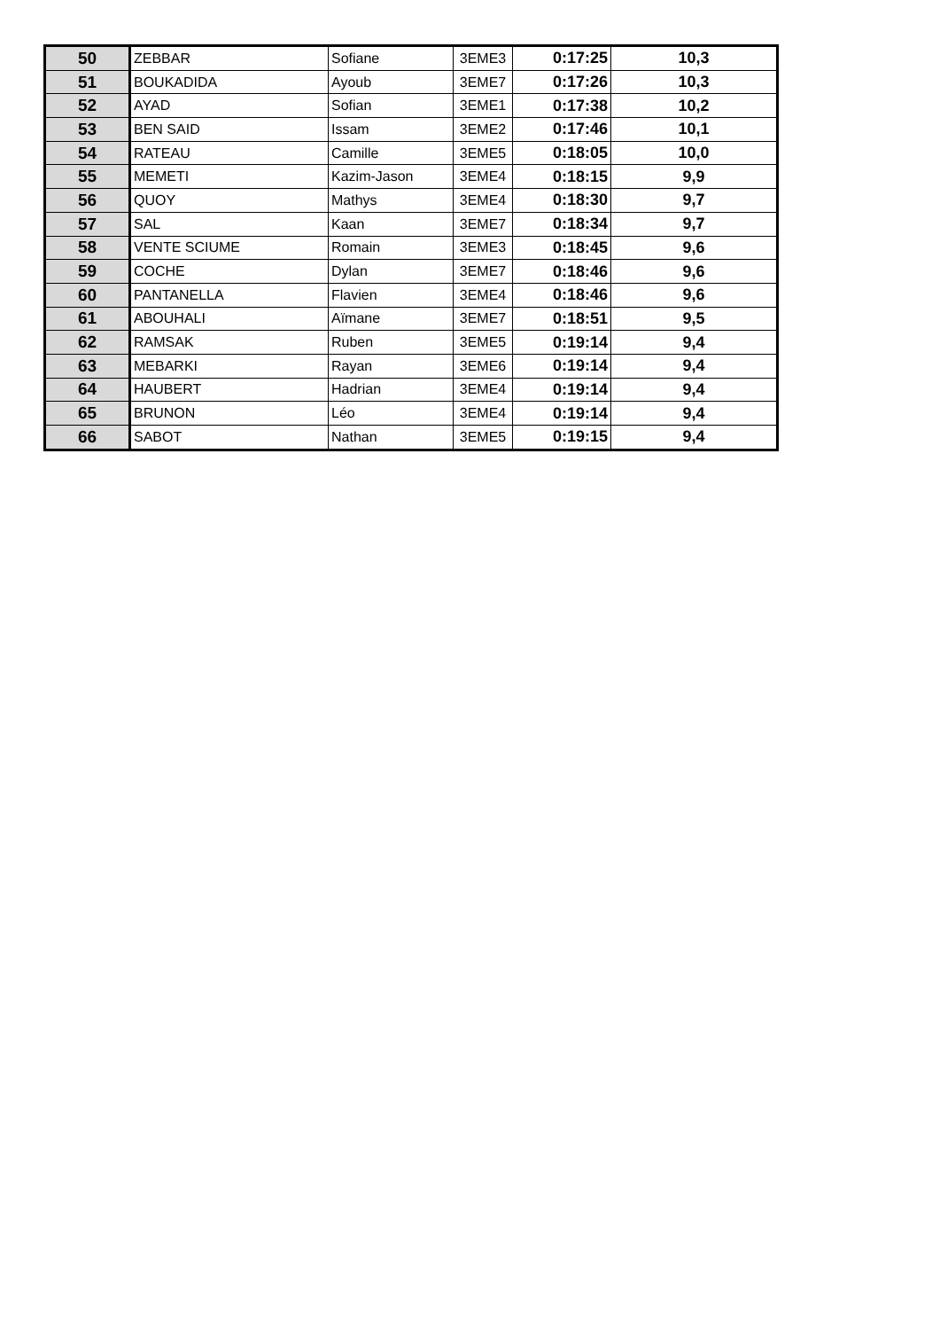| 50 | ZEBBAR | Sofiane | 3EME3 | 0:17:25 | 10,3 |
| 51 | BOUKADIDA | Ayoub | 3EME7 | 0:17:26 | 10,3 |
| 52 | AYAD | Sofian | 3EME1 | 0:17:38 | 10,2 |
| 53 | BEN SAID | Issam | 3EME2 | 0:17:46 | 10,1 |
| 54 | RATEAU | Camille | 3EME5 | 0:18:05 | 10,0 |
| 55 | MEMETI | Kazim-Jason | 3EME4 | 0:18:15 | 9,9 |
| 56 | QUOY | Mathys | 3EME4 | 0:18:30 | 9,7 |
| 57 | SAL | Kaan | 3EME7 | 0:18:34 | 9,7 |
| 58 | VENTE SCIUME | Romain | 3EME3 | 0:18:45 | 9,6 |
| 59 | COCHE | Dylan | 3EME7 | 0:18:46 | 9,6 |
| 60 | PANTANELLA | Flavien | 3EME4 | 0:18:46 | 9,6 |
| 61 | ABOUHALI | Aïmane | 3EME7 | 0:18:51 | 9,5 |
| 62 | RAMSAK | Ruben | 3EME5 | 0:19:14 | 9,4 |
| 63 | MEBARKI | Rayan | 3EME6 | 0:19:14 | 9,4 |
| 64 | HAUBERT | Hadrian | 3EME4 | 0:19:14 | 9,4 |
| 65 | BRUNON | Léo | 3EME4 | 0:19:14 | 9,4 |
| 66 | SABOT | Nathan | 3EME5 | 0:19:15 | 9,4 |